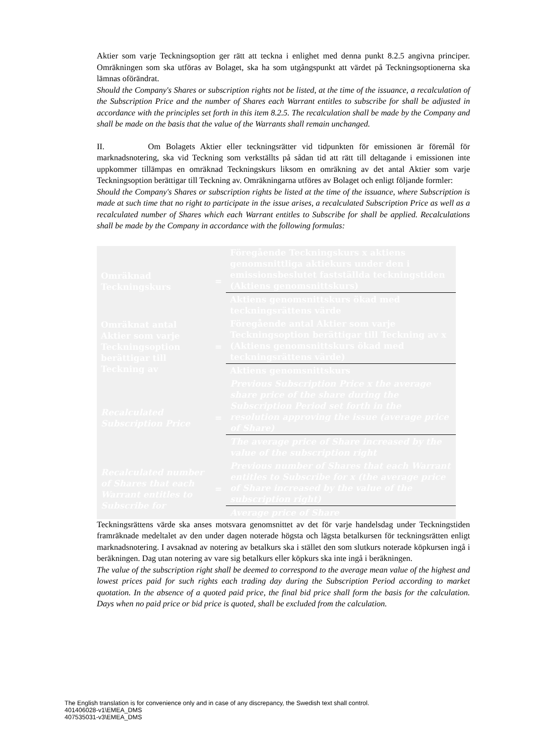Aktier som varje Teckningsoption ger rätt att teckna i enlighet med denna punkt 8.2.5 angivna principer. Omräkningen som ska utföras av Bolaget, ska ha som utgångspunkt att värdet på Teckningsoptionerna ska lämnas oförändrat.
Should the Company's Shares or subscription rights not be listed, at the time of the issuance, a recalculation of the Subscription Price and the number of Shares each Warrant entitles to subscribe for shall be adjusted in accordance with the principles set forth in this item 8.2.5. The recalculation shall be made by the Company and shall be made on the basis that the value of the Warrants shall remain unchanged.
II. Om Bolagets Aktier eller teckningsrätter vid tidpunkten för emissionen är föremål för marknadsnotering, ska vid Teckning som verkställts på sådan tid att rätt till deltagande i emissionen inte uppkommer tillämpas en omräknad Teckningskurs liksom en omräkning av det antal Aktier som varje Teckningsoption berättigar till Teckning av. Omräkningarna utföres av Bolaget och enligt följande formler:
Should the Company's Shares or subscription rights be listed at the time of the issuance, where Subscription is made at such time that no right to participate in the issue arises, a recalculated Subscription Price as well as a recalculated number of Shares which each Warrant entitles to Subscribe for shall be applied. Recalculations shall be made by the Company in accordance with the following formulas:
| Omräknad Teckningskurs | = | Föregående Teckningskurs x aktiens genomsnittliga aktiekurs under den i emissionsbeslutet fastställda teckningstiden (Aktiens genomsnittskurs) |
| | | Aktiens genomsnittskurs ökad med teckningsrättens värde |
| Omräknat antal Aktier som varje Teckningsoption berättigar till Teckning av | = | Föregående antal Aktier som varje Teckningsoption berättigar till Teckning av x (Aktiens genomsnittskurs ökad med teckningsrättens värde) |
| | | Aktiens genomsnittskurs |
| Recalculated Subscription Price | = | Previous Subscription Price x the average share price of the share during the Subscription Period set forth in the resolution approving the issue (average price of Share) |
| | | The average price of Share increased by the value of the subscription right |
| Recalculated number of Shares that each Warrant entitles to Subscribe for | = | Previous number of Shares that each Warrant entitles to Subscribe for x (the average price of Share increased by the value of the subscription right) |
| | | Average price of Share |
Teckningsrättens värde ska anses motsvara genomsnittet av det för varje handelsdag under Teckningstiden framräknade medeltalet av den under dagen noterade högsta och lägsta betalkursen för teckningsrätten enligt marknadsnotering. I avsaknad av notering av betalkurs ska i stället den som slutkurs noterade köpkursen ingå i beräkningen. Dag utan notering av vare sig betalkurs eller köpkurs ska inte ingå i beräkningen.
The value of the subscription right shall be deemed to correspond to the average mean value of the highest and lowest prices paid for such rights each trading day during the Subscription Period according to market quotation. In the absence of a quoted paid price, the final bid price shall form the basis for the calculation. Days when no paid price or bid price is quoted, shall be excluded from the calculation.
The English translation is for convenience only and in case of any discrepancy, the Swedish text shall control.
401406028-v1\EMEA_DMS
407535031-v3\EMEA_DMS